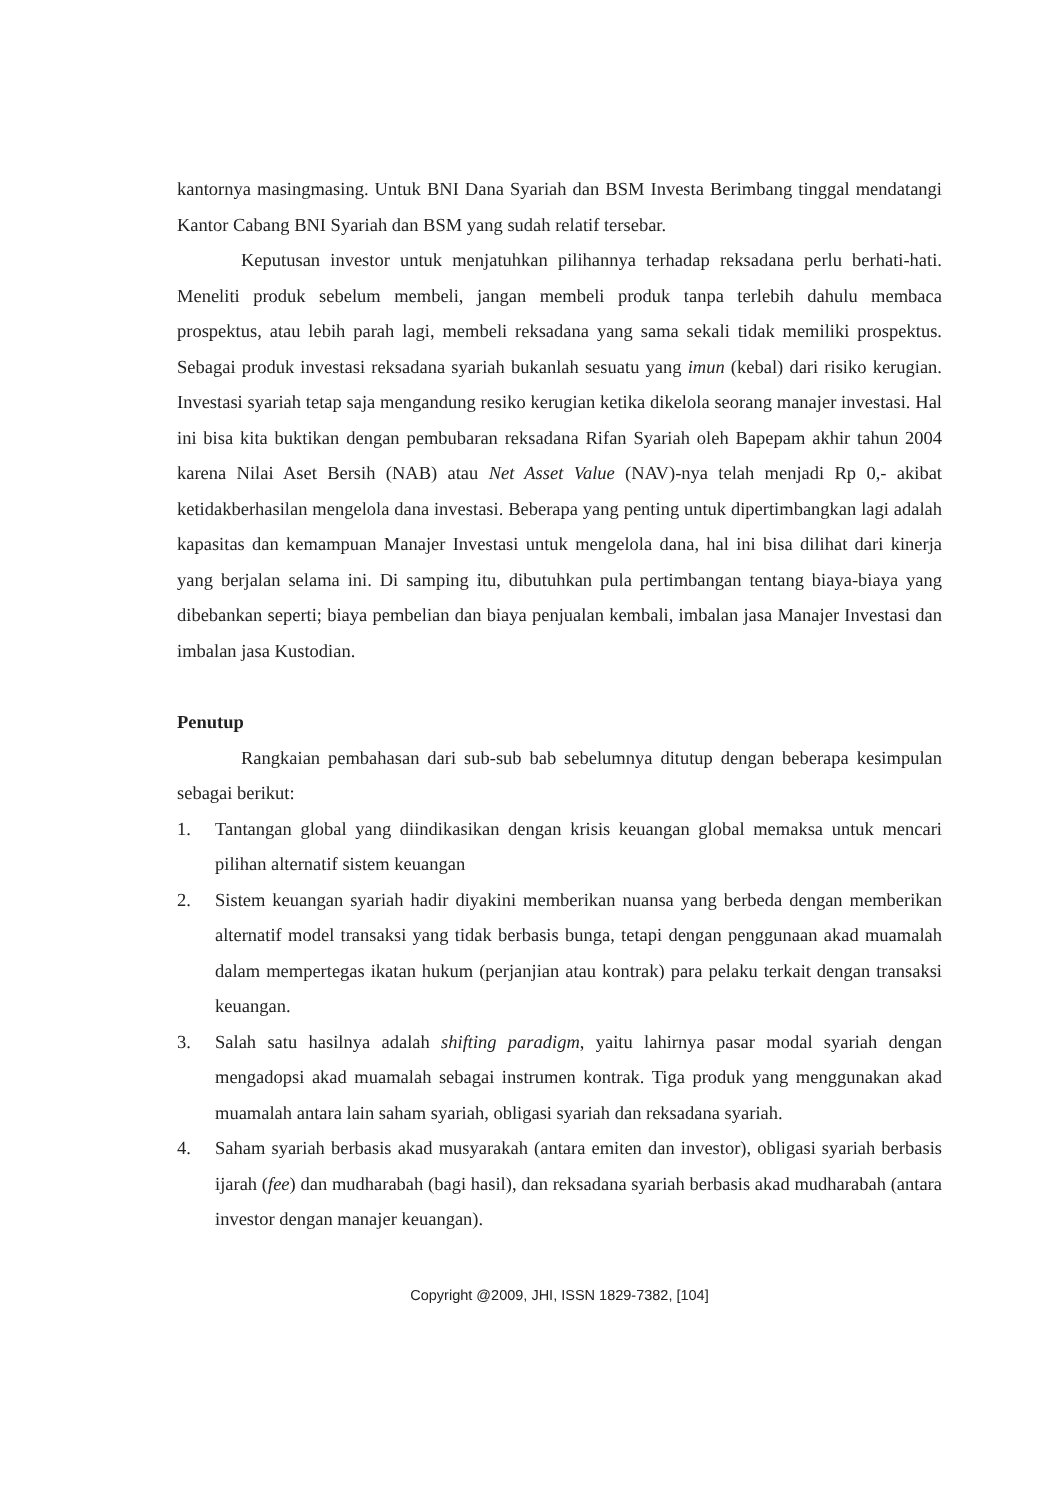kantornya masingmasing. Untuk BNI Dana Syariah dan BSM Investa Berimbang tinggal mendatangi Kantor Cabang BNI Syariah dan BSM yang sudah relatif tersebar.
Keputusan investor untuk menjatuhkan pilihannya terhadap reksadana perlu berhati-hati. Meneliti produk sebelum membeli, jangan membeli produk tanpa terlebih dahulu membaca prospektus, atau lebih parah lagi, membeli reksadana yang sama sekali tidak memiliki prospektus. Sebagai produk investasi reksadana syariah bukanlah sesuatu yang imun (kebal) dari risiko kerugian. Investasi syariah tetap saja mengandung resiko kerugian ketika dikelola seorang manajer investasi. Hal ini bisa kita buktikan dengan pembubaran reksadana Rifan Syariah oleh Bapepam akhir tahun 2004 karena Nilai Aset Bersih (NAB) atau Net Asset Value (NAV)-nya telah menjadi Rp 0,- akibat ketidakberhasilan mengelola dana investasi. Beberapa yang penting untuk dipertimbangkan lagi adalah kapasitas dan kemampuan Manajer Investasi untuk mengelola dana, hal ini bisa dilihat dari kinerja yang berjalan selama ini. Di samping itu, dibutuhkan pula pertimbangan tentang biaya-biaya yang dibebankan seperti; biaya pembelian dan biaya penjualan kembali, imbalan jasa Manajer Investasi dan imbalan jasa Kustodian.
Penutup
Rangkaian pembahasan dari sub-sub bab sebelumnya ditutup dengan beberapa kesimpulan sebagai berikut:
1. Tantangan global yang diindikasikan dengan krisis keuangan global memaksa untuk mencari pilihan alternatif sistem keuangan
2. Sistem keuangan syariah hadir diyakini memberikan nuansa yang berbeda dengan memberikan alternatif model transaksi yang tidak berbasis bunga, tetapi dengan penggunaan akad muamalah dalam mempertegas ikatan hukum (perjanjian atau kontrak) para pelaku terkait dengan transaksi keuangan.
3. Salah satu hasilnya adalah shifting paradigm, yaitu lahirnya pasar modal syariah dengan mengadopsi akad muamalah sebagai instrumen kontrak. Tiga produk yang menggunakan akad muamalah antara lain saham syariah, obligasi syariah dan reksadana syariah.
4. Saham syariah berbasis akad musyarakah (antara emiten dan investor), obligasi syariah berbasis ijarah (fee) dan mudharabah (bagi hasil), dan reksadana syariah berbasis akad mudharabah (antara investor dengan manajer keuangan).
Copyright @2009, JHI, ISSN 1829-7382, [104]